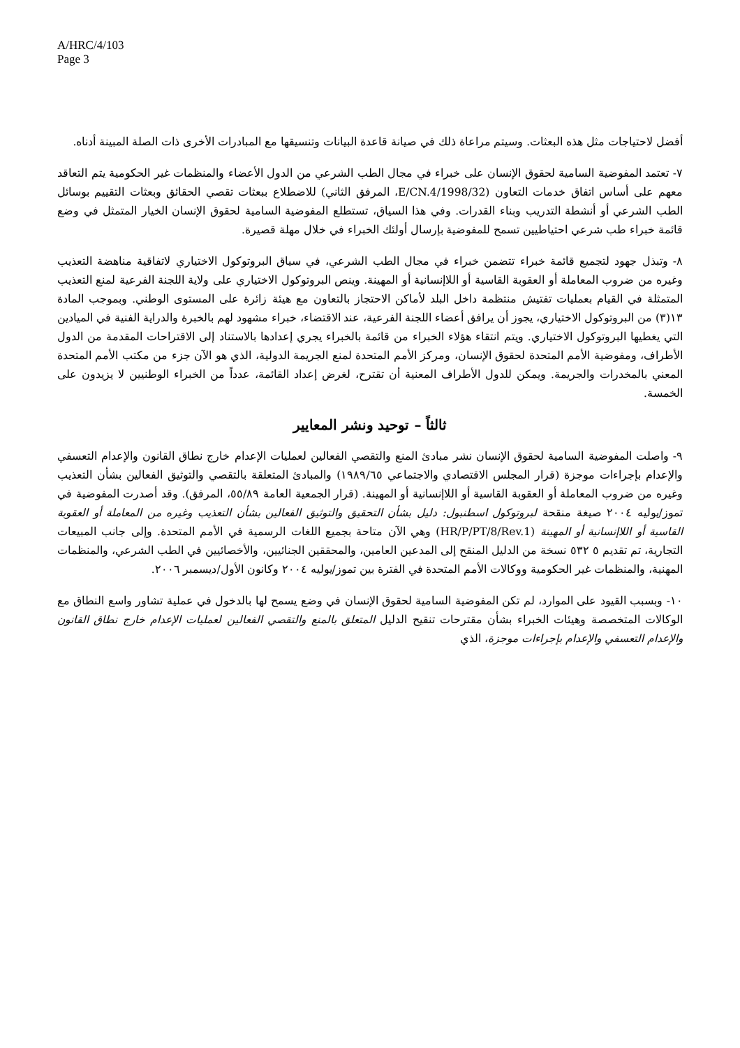A/HRC/4/103
Page 3
أفضل لاحتياجات مثل هذه البعثات. وسيتم مراعاة ذلك في صيانة قاعدة البيانات وتنسيقها مع المبادرات الأخرى ذات الصلة المبينة أدناه.
٧- تعتمد المفوضية السامية لحقوق الإنسان على خبراء في مجال الطب الشرعي من الدول الأعضاء والمنظمات غير الحكومية يتم التعاقد معهم على أساس اتفاق خدمات التعاون (E/CN.4/1998/32، المرفق الثاني) للاضطلاع ببعثات تقصي الحقائق وبعثات التقييم بوسائل الطب الشرعي أو أنشطة التدريب وبناء القدرات. وفي هذا السياق، تستطلع المفوضية السامية لحقوق الإنسان الخيار المتمثل في وضع قائمة خبراء طب شرعي احتياطيين تسمح للمفوضية بإرسال أولئك الخبراء في خلال مهلة قصيرة.
٨- وتبذل جهود لتجميع قائمة خبراء تتضمن خبراء في مجال الطب الشرعي، في سياق البروتوكول الاختياري لاتفاقية مناهضة التعذيب وغيره من ضروب المعاملة أو العقوبة القاسية أو اللاإنسانية أو المهينة. وينص البروتوكول الاختياري على ولاية اللجنة الفرعية لمنع التعذيب المتمثلة في القيام بعمليات تفتيش منتظمة داخل البلد لأماكن الاحتجاز بالتعاون مع هيئة زائرة على المستوى الوطني. وبموجب المادة ١٣(٣) من البروتوكول الاختياري، يجوز أن يرافق أعضاء اللجنة الفرعية، عند الاقتضاء، خبراء مشهود لهم بالخبرة والدراية الفنية في الميادين التي يغطيها البروتوكول الاختياري. ويتم انتقاء هؤلاء الخبراء من قائمة بالخبراء يجري إعدادها بالاستناد إلى الاقتراحات المقدمة من الدول الأطراف، ومفوضية الأمم المتحدة لحقوق الإنسان، ومركز الأمم المتحدة لمنع الجريمة الدولية، الذي هو الآن جزء من مكتب الأمم المتحدة المعني بالمخدرات والجريمة. ويمكن للدول الأطراف المعنية أن تقترح، لغرض إعداد القائمة، عدداً من الخبراء الوطنيين لا يزيدون على الخمسة.
ثالثاً – توحيد ونشر المعايير
٩- واصلت المفوضية السامية لحقوق الإنسان نشر مبادئ المنع والتقصي الفعالين لعمليات الإعدام خارج نطاق القانون والإعدام التعسفي والإعدام بإجراءات موجزة (قرار المجلس الاقتصادي والاجتماعي ١٩٨٩/٦٥) والمبادئ المتعلقة بالتقصي والتوثيق الفعالين بشأن التعذيب وغيره من ضروب المعاملة أو العقوبة القاسية أو اللاإنسانية أو المهينة. (قرار الجمعية العامة ٥٥/٨٩، المرفق). وقد أصدرت المفوضية في تموز/يوليه ٢٠٠٤ صيغة منقحة لبروتوكول اسطنبول: دليل بشأن التحقيق والتوثيق الفعالين بشأن التعذيب وغيره من المعاملة أو العقوبة القاسية أو اللاإنسانية أو المهينة (HR/P/PT/8/Rev.1) وهي الآن متاحة بجميع اللغات الرسمية في الأمم المتحدة. وإلى جانب المبيعات التجارية، تم تقديم ٥ ٥٣٢ نسخة من الدليل المنقح إلى المدعين العامين، والمحققين الجنائيين، والأخصائيين في الطب الشرعي، والمنظمات المهنية، والمنظمات غير الحكومية ووكالات الأمم المتحدة في الفترة بين تموز/يوليه ٢٠٠٤ وكانون الأول/ديسمبر ٢٠٠٦.
١٠- وبسبب القيود على الموارد، لم تكن المفوضية السامية لحقوق الإنسان في وضع يسمح لها بالدخول في عملية تشاور واسع النطاق مع الوكالات المتخصصة وهيئات الخبراء بشأن مقترحات تنقيح الدليل المتعلق بالمنع والتقصي الفعالين لعمليات الإعدام خارج نطاق القانون والإعدام التعسفي والإعدام بإجراءات موجزة، الذي